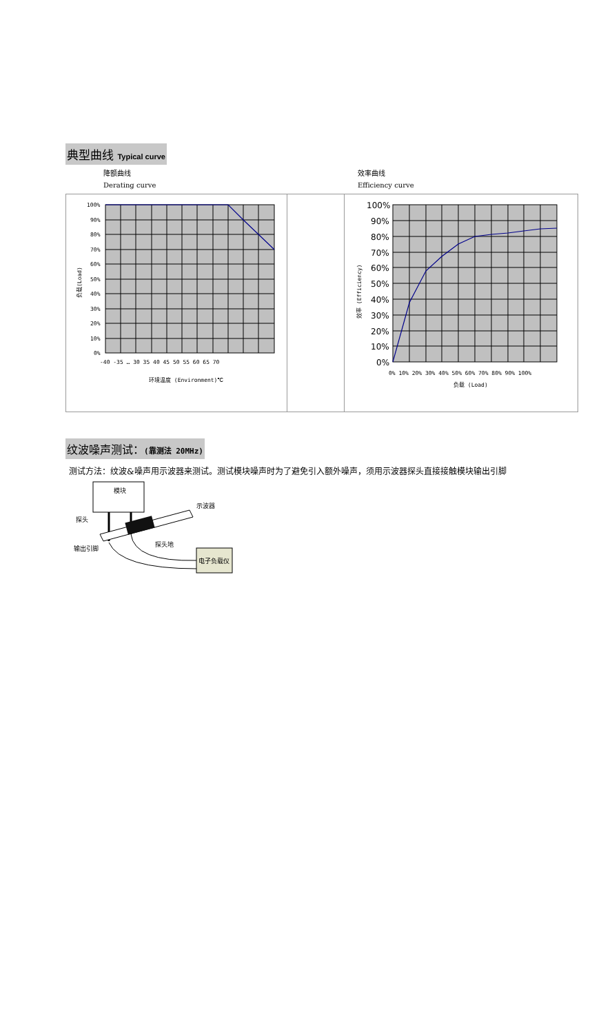典型曲线 Typical curve
降额曲线
Derating curve
效率曲线
Efficiency curve
100%
90%
80%
70%
60%
50%
40%
30%
20%
10%
0%
-40 -35 … 30 35 40 45 50 55 60 65 70
环境温度 (Environment)℃
负载(Load)
100%
90%
80%
70%
60%
50%
40%
30%
20%
10%
0%
0% 10% 20% 30% 40% 50% 60% 70% 80% 90% 100%
负载 (Load)
效率 (Efficiency)
纹波噪声测试：(靠测法 20MHz)
测试方法：纹波&噪声用示波器来测试。测试模块噪声时为了避免引入额外噪声，须用示波器探头直接接触模块输出引脚
模块
电子负载仪
示波器
探头
探头地
输出引脚